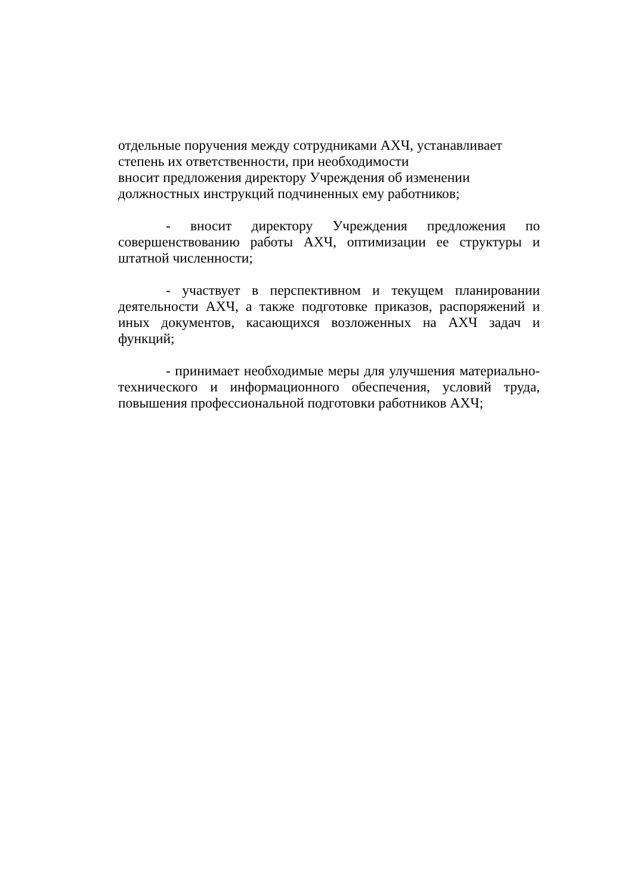отдельные поручения между сотрудниками АХЧ, устанавливает
степень их ответственности, при необходимости
вносит предложения директору Учреждения об изменении
должностных инструкций подчиненных ему работников;
- вносит директору Учреждения предложения по совершенствованию работы АХЧ, оптимизации ее структуры и штатной численности;
- участвует в перспективном и текущем планировании деятельности АХЧ, а также подготовке приказов, распоряжений и иных документов, касающихся возложенных на АХЧ задач и функций;
- принимает необходимые меры для улучшения материально-технического и информационного обеспечения, условий труда, повышения профессиональной подготовки работников АХЧ;